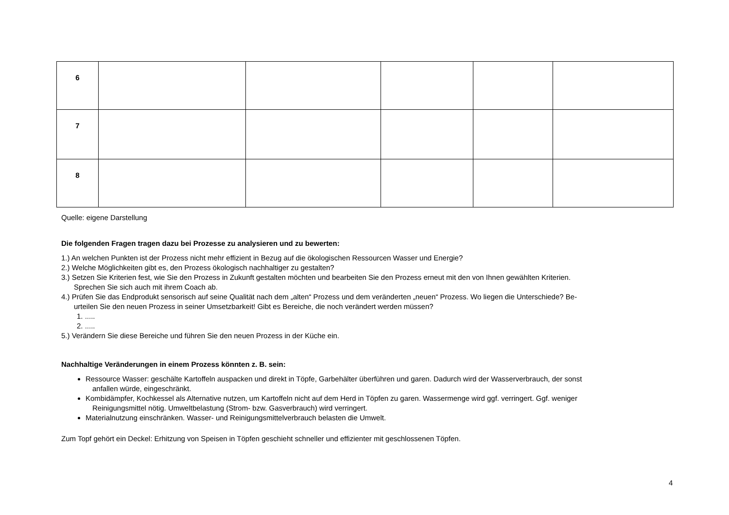| 6 | | | | | |
| 7 | | | | | |
| 8 | | | | | |
Quelle: eigene Darstellung
Die folgenden Fragen tragen dazu bei Prozesse zu analysieren und zu bewerten:
1.) An welchen Punkten ist der Prozess nicht mehr effizient in Bezug auf die ökologischen Ressourcen Wasser und Energie?
2.) Welche Möglichkeiten gibt es, den Prozess ökologisch nachhaltiger zu gestalten?
3.) Setzen Sie Kriterien fest, wie Sie den Prozess in Zukunft gestalten möchten und bearbeiten Sie den Prozess erneut mit den von Ihnen gewählten Kriterien.
Sprechen Sie sich auch mit ihrem Coach ab.
4.) Prüfen Sie das Endprodukt sensorisch auf seine Qualität nach dem „alten“ Prozess und dem veränderten „neuen“ Prozess. Wo liegen die Unterschiede? Be-
urteilen Sie den neuen Prozess in seiner Umsetzbarkeit! Gibt es Bereiche, die noch verändert werden müssen?
1. .....
2. .....
5.) Verändern Sie diese Bereiche und führen Sie den neuen Prozess in der Küche ein.
Nachhaltige Veränderungen in einem Prozess könnten z. B. sein:
Ressource Wasser: geschälte Kartoffeln auspacken und direkt in Töpfe, Garbehälter überführen und garen. Dadurch wird der Wasserverbrauch, der sonst
anfallen würde, eingeschränkt.
Kombidämpfer, Kochkessel als Alternative nutzen, um Kartoffeln nicht auf dem Herd in Töpfen zu garen. Wassermenge wird ggf. verringert. Ggf. weniger
Reinigungsmittel nötig. Umweltbelastung (Strom- bzw. Gasverbrauch) wird verringert.
Materialnutzung einschränken. Wasser- und Reinigungsmittelverbrauch belasten die Umwelt.
Zum Topf gehört ein Deckel: Erhitzung von Speisen in Töpfen geschieht schneller und effizienter mit geschlossenen Töpfen.
4